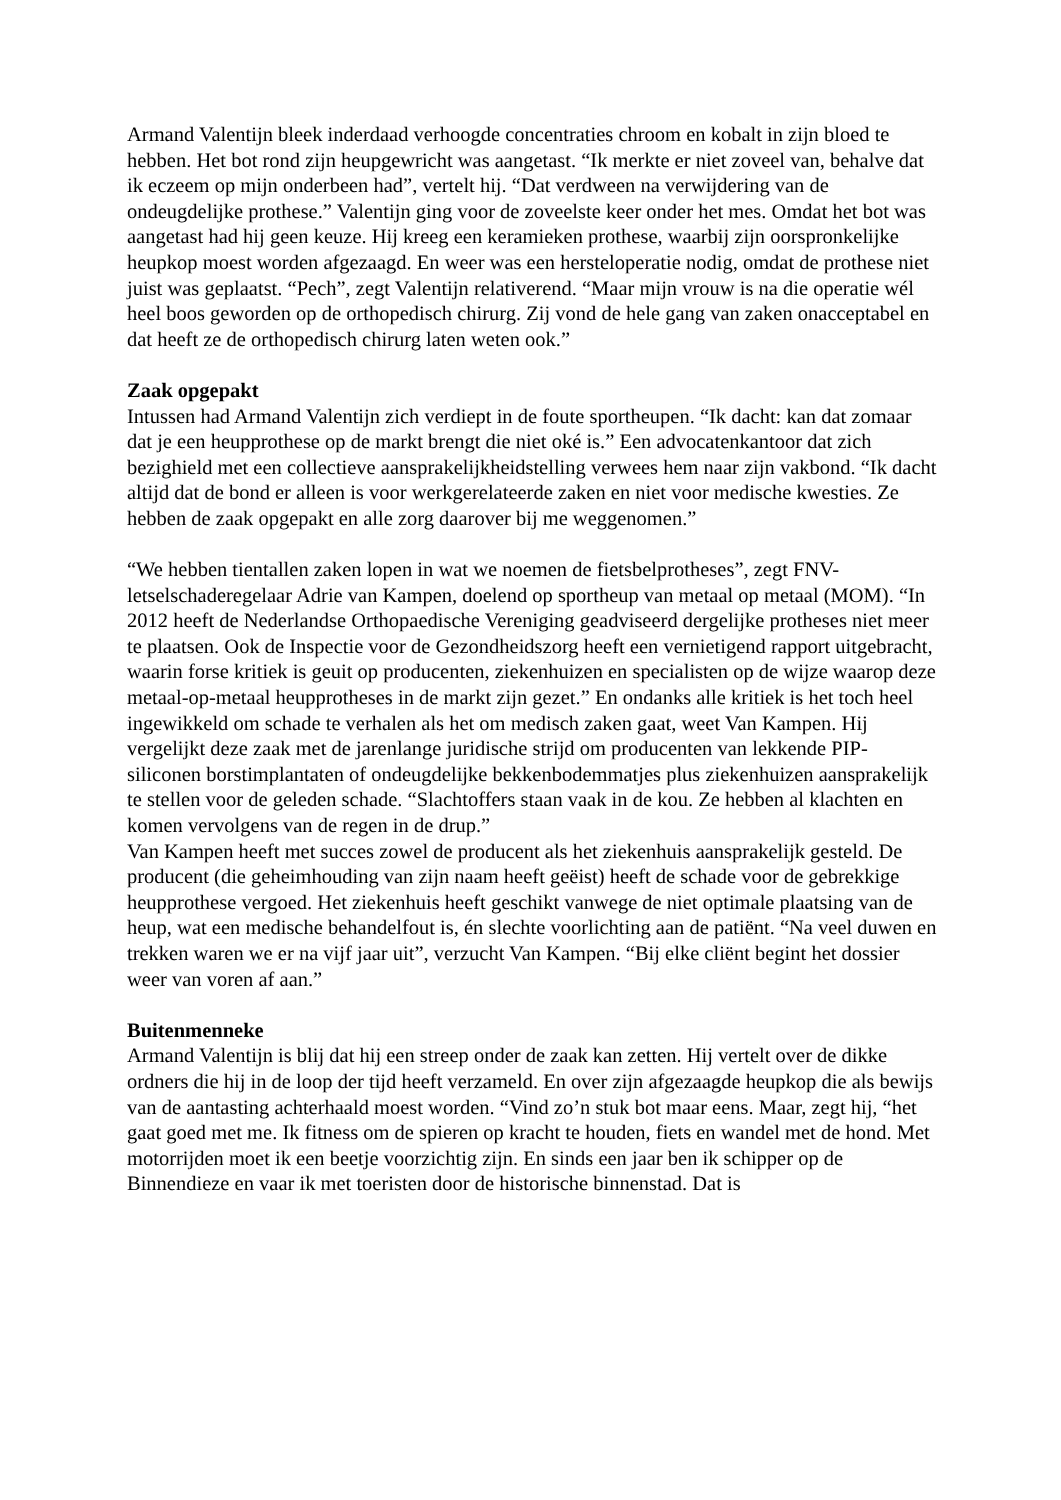Armand Valentijn bleek inderdaad verhoogde concentraties chroom en kobalt in zijn bloed te hebben. Het bot rond zijn heupgewricht was aangetast. “Ik merkte er niet zoveel van, behalve dat ik eczeem op mijn onderbeen had”, vertelt hij. “Dat verdween na verwijdering van de ondeugdelijke prothese.” Valentijn ging voor de zoveelste keer onder het mes. Omdat het bot was aangetast had hij geen keuze. Hij kreeg een keramieken prothese, waarbij zijn oorspronkelijke heupkop moest worden afgezaagd. En weer was een hersteloperatie nodig, omdat de prothese niet juist was geplaatst. “Pech”, zegt Valentijn relativerend. “Maar mijn vrouw is na die operatie wél heel boos geworden op de orthopedisch chirurg. Zij vond de hele gang van zaken onacceptabel en dat heeft ze de orthopedisch chirurg laten weten ook.”
Zaak opgepakt
Intussen had Armand Valentijn zich verdiept in de foute sportheupen. “Ik dacht: kan dat zomaar dat je een heupprothese op de markt brengt die niet oké is.” Een advocatenkantoor dat zich bezighield met een collectieve aansprakelijkheidstelling verwees hem naar zijn vakbond. “Ik dacht altijd dat de bond er alleen is voor werkgerelateerde zaken en niet voor medische kwesties. Ze hebben de zaak opgepakt en alle zorg daarover bij me weggenomen.”
“We hebben tientallen zaken lopen in wat we noemen de fietsbelprotheses”, zegt FNV-letselschaderegelaar Adrie van Kampen, doelend op sportheup van metaal op metaal (MOM). “In 2012 heeft de Nederlandse Orthopaedische Vereniging geadviseerd dergelijke protheses niet meer te plaatsen. Ook de Inspectie voor de Gezondheidszorg heeft een vernietigend rapport uitgebracht, waarin forse kritiek is geuit op producenten, ziekenhuizen en specialisten op de wijze waarop deze metaal-op-metaal heupprotheses in de markt zijn gezet.” En ondanks alle kritiek is het toch heel ingewikkeld om schade te verhalen als het om medisch zaken gaat, weet Van Kampen. Hij vergelijkt deze zaak met de jarenlange juridische strijd om producenten van lekkende PIP-siliconen borstimplantaten of ondeugdelijke bekkenbodemmatjes plus ziekenhuizen aansprakelijk te stellen voor de geleden schade. “Slachtoffers staan vaak in de kou. Ze hebben al klachten en komen vervolgens van de regen in de drup.”
Van Kampen heeft met succes zowel de producent als het ziekenhuis aansprakelijk gesteld. De producent (die geheimhouding van zijn naam heeft geëist) heeft de schade voor de gebrekkige heupprothese vergoed. Het ziekenhuis heeft geschikt vanwege de niet optimale plaatsing van de heup, wat een medische behandelfout is, én slechte voorlichting aan de patiënt. “Na veel duwen en trekken waren we er na vijf jaar uit”, verzucht Van Kampen. “Bij elke cliënt begint het dossier weer van voren af aan.”
Buitenmenneke
Armand Valentijn is blij dat hij een streep onder de zaak kan zetten. Hij vertelt over de dikke ordners die hij in de loop der tijd heeft verzameld. En over zijn afgezaagde heupkop die als bewijs van de aantasting achterhaald moest worden. “Vind zo’n stuk bot maar eens. Maar, zegt hij, “het gaat goed met me. Ik fitness om de spieren op kracht te houden, fiets en wandel met de hond. Met motorrijden moet ik een beetje voorzichtig zijn. En sinds een jaar ben ik schipper op de Binnendieze en vaar ik met toeristen door de historische binnenstad. Dat is